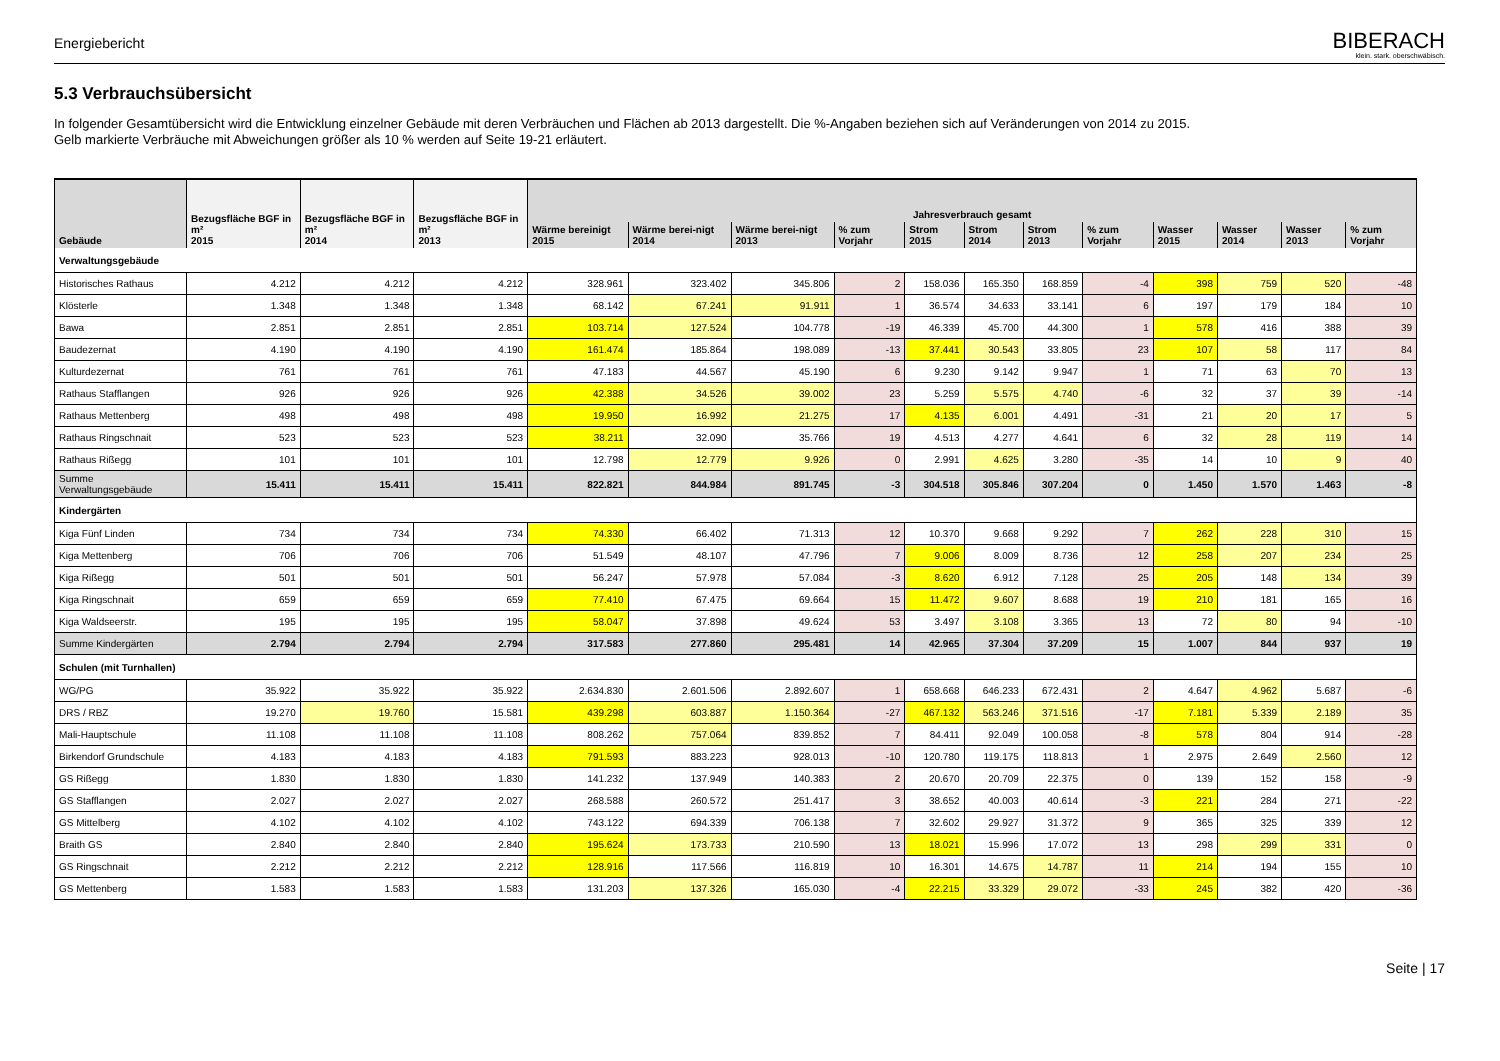Energiebericht
BIBERACH
klein. stark. oberschwäbisch.
5.3 Verbrauchsübersicht
In folgender Gesamtübersicht wird die Entwicklung einzelner Gebäude mit deren Verbräuchen und Flächen ab 2013 dargestellt. Die %-Angaben beziehen sich auf Veränderungen von 2014 zu 2015.
Gelb markierte Verbräuche mit Abweichungen größer als 10 % werden auf Seite 19-21 erläutert.
| Gebäude | Bezugsfläche BGF in m² 2015 | Bezugsfläche BGF in m² 2014 | Bezugsfläche BGF in m² 2013 | Jahresverbrauch gesamt | | | | | | | | | | | |
| --- | --- | --- | --- | --- | --- | --- | --- | --- | --- | --- | --- | --- | --- | --- | --- |
| | | | | Wärme bereinigt 2015 | Wärme berei-nigt 2014 | Wärme berei-nigt 2013 | % zum Vorjahr | Strom 2015 | Strom 2014 | Strom 2013 | % zum Vorjahr | Wasser 2015 | Wasser 2014 | Wasser 2013 | % zum Vorjahr |
| Verwaltungsgebäude | | | | | | | | | | | | | | | |
| Historisches Rathaus | 4.212 | 4.212 | 4.212 | 328.961 | 323.402 | 345.806 | 2 | 158.036 | 165.350 | 168.859 | -4 | 398 | 759 | 520 | -48 |
| Klösterle | 1.348 | 1.348 | 1.348 | 68.142 | 67.241 | 91.911 | 1 | 36.574 | 34.633 | 33.141 | 6 | 197 | 179 | 184 | 10 |
| Bawa | 2.851 | 2.851 | 2.851 | 103.714 | 127.524 | 104.778 | -19 | 46.339 | 45.700 | 44.300 | 1 | 578 | 416 | 388 | 39 |
| Baudezernat | 4.190 | 4.190 | 4.190 | 161.474 | 185.864 | 198.089 | -13 | 37.441 | 30.543 | 33.805 | 23 | 107 | 58 | 117 | 84 |
| Kulturdezernat | 761 | 761 | 761 | 47.183 | 44.567 | 45.190 | 6 | 9.230 | 9.142 | 9.947 | 1 | 71 | 63 | 70 | 13 |
| Rathaus Stafflangen | 926 | 926 | 926 | 42.388 | 34.526 | 39.002 | 23 | 5.259 | 5.575 | 4.740 | -6 | 32 | 37 | 39 | -14 |
| Rathaus Mettenberg | 498 | 498 | 498 | 19.950 | 16.992 | 21.275 | 17 | 4.135 | 6.001 | 4.491 | -31 | 21 | 20 | 17 | 5 |
| Rathaus Ringschnait | 523 | 523 | 523 | 38.211 | 32.090 | 35.766 | 19 | 4.513 | 4.277 | 4.641 | 6 | 32 | 28 | 119 | 14 |
| Rathaus Rißegg | 101 | 101 | 101 | 12.798 | 12.779 | 9.926 | 0 | 2.991 | 4.625 | 3.280 | -35 | 14 | 10 | 9 | 40 |
| Summe Verwaltungsgebäude | 15.411 | 15.411 | 15.411 | 822.821 | 844.984 | 891.745 | -3 | 304.518 | 305.846 | 307.204 | 0 | 1.450 | 1.570 | 1.463 | -8 |
| Kindergärten | | | | | | | | | | | | | | | |
| Kiga Fünf Linden | 734 | 734 | 734 | 74.330 | 66.402 | 71.313 | 12 | 10.370 | 9.668 | 9.292 | 7 | 262 | 228 | 310 | 15 |
| Kiga Mettenberg | 706 | 706 | 706 | 51.549 | 48.107 | 47.796 | 7 | 9.006 | 8.009 | 8.736 | 12 | 258 | 207 | 234 | 25 |
| Kiga Rißegg | 501 | 501 | 501 | 56.247 | 57.978 | 57.084 | -3 | 8.620 | 6.912 | 7.128 | 25 | 205 | 148 | 134 | 39 |
| Kiga Ringschnait | 659 | 659 | 659 | 77.410 | 67.475 | 69.664 | 15 | 11.472 | 9.607 | 8.688 | 19 | 210 | 181 | 165 | 16 |
| Kiga Waldseerstr. | 195 | 195 | 195 | 58.047 | 37.898 | 49.624 | 53 | 3.497 | 3.108 | 3.365 | 13 | 72 | 80 | 94 | -10 |
| Summe Kindergärten | 2.794 | 2.794 | 2.794 | 317.583 | 277.860 | 295.481 | 14 | 42.965 | 37.304 | 37.209 | 15 | 1.007 | 844 | 937 | 19 |
| Schulen (mit Turnhallen) | | | | | | | | | | | | | | | |
| WG/PG | 35.922 | 35.922 | 35.922 | 2.634.830 | 2.601.506 | 2.892.607 | 1 | 658.668 | 646.233 | 672.431 | 2 | 4.647 | 4.962 | 5.687 | -6 |
| DRS / RBZ | 19.270 | 19.760 | 15.581 | 439.298 | 603.887 | 1.150.364 | -27 | 467.132 | 563.246 | 371.516 | -17 | 7.181 | 5.339 | 2.189 | 35 |
| Mali-Hauptschule | 11.108 | 11.108 | 11.108 | 808.262 | 757.064 | 839.852 | 7 | 84.411 | 92.049 | 100.058 | -8 | 578 | 804 | 914 | -28 |
| Birkendorf Grundschule | 4.183 | 4.183 | 4.183 | 791.593 | 883.223 | 928.013 | -10 | 120.780 | 119.175 | 118.813 | 1 | 2.975 | 2.649 | 2.560 | 12 |
| GS Rißegg | 1.830 | 1.830 | 1.830 | 141.232 | 137.949 | 140.383 | 2 | 20.670 | 20.709 | 22.375 | 0 | 139 | 152 | 158 | -9 |
| GS Stafflangen | 2.027 | 2.027 | 2.027 | 268.588 | 260.572 | 251.417 | 3 | 38.652 | 40.003 | 40.614 | -3 | 221 | 284 | 271 | -22 |
| GS Mittelberg | 4.102 | 4.102 | 4.102 | 743.122 | 694.339 | 706.138 | 7 | 32.602 | 29.927 | 31.372 | 9 | 365 | 325 | 339 | 12 |
| Braith GS | 2.840 | 2.840 | 2.840 | 195.624 | 173.733 | 210.590 | 13 | 18.021 | 15.996 | 17.072 | 13 | 298 | 299 | 331 | 0 |
| GS Ringschnait | 2.212 | 2.212 | 2.212 | 128.916 | 117.566 | 116.819 | 10 | 16.301 | 14.675 | 14.787 | 11 | 214 | 194 | 155 | 10 |
| GS Mettenberg | 1.583 | 1.583 | 1.583 | 131.203 | 137.326 | 165.030 | -4 | 22.215 | 33.329 | 29.072 | -33 | 245 | 382 | 420 | -36 |
Seite | 17